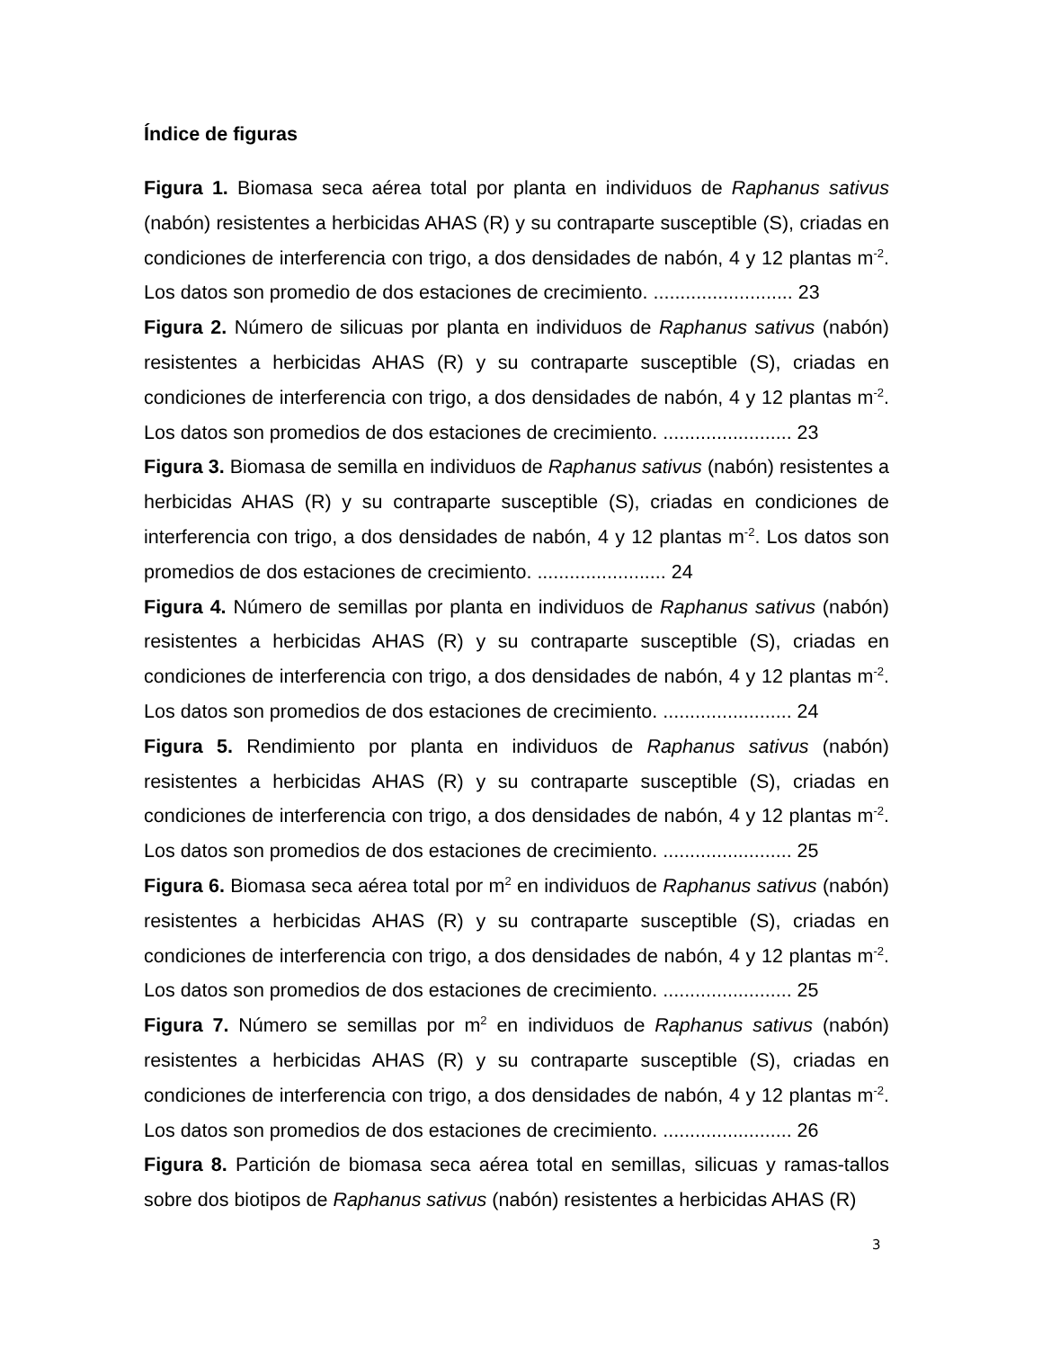Índice de figuras
Figura 1. Biomasa seca aérea total por planta en individuos de Raphanus sativus (nabón) resistentes a herbicidas AHAS (R) y su contraparte susceptible (S), criadas en condiciones de interferencia con trigo, a dos densidades de nabón, 4 y 12 plantas m<sup>-2</sup>. Los datos son promedio de dos estaciones de crecimiento. .......................... 23
Figura 2. Número de silicuas por planta en individuos de Raphanus sativus (nabón) resistentes a herbicidas AHAS (R) y su contraparte susceptible (S), criadas en condiciones de interferencia con trigo, a dos densidades de nabón, 4 y 12 plantas m<sup>-2</sup>. Los datos son promedios de dos estaciones de crecimiento. ........................ 23
Figura 3. Biomasa de semilla en individuos de Raphanus sativus (nabón) resistentes a herbicidas AHAS (R) y su contraparte susceptible (S), criadas en condiciones de interferencia con trigo, a dos densidades de nabón, 4 y 12 plantas m<sup>-2</sup>. Los datos son promedios de dos estaciones de crecimiento. ........................ 24
Figura 4. Número de semillas por planta en individuos de Raphanus sativus (nabón) resistentes a herbicidas AHAS (R) y su contraparte susceptible (S), criadas en condiciones de interferencia con trigo, a dos densidades de nabón, 4 y 12 plantas m<sup>-2</sup>. Los datos son promedios de dos estaciones de crecimiento. ........................ 24
Figura 5. Rendimiento por planta en individuos de Raphanus sativus (nabón) resistentes a herbicidas AHAS (R) y su contraparte susceptible (S), criadas en condiciones de interferencia con trigo, a dos densidades de nabón, 4 y 12 plantas m<sup>-2</sup>. Los datos son promedios de dos estaciones de crecimiento. ........................ 25
Figura 6. Biomasa seca aérea total por m<sup>2</sup> en individuos de Raphanus sativus (nabón) resistentes a herbicidas AHAS (R) y su contraparte susceptible (S), criadas en condiciones de interferencia con trigo, a dos densidades de nabón, 4 y 12 plantas m<sup>-2</sup>. Los datos son promedios de dos estaciones de crecimiento. ........................ 25
Figura 7. Número se semillas por m<sup>2</sup> en individuos de Raphanus sativus (nabón) resistentes a herbicidas AHAS (R) y su contraparte susceptible (S), criadas en condiciones de interferencia con trigo, a dos densidades de nabón, 4 y 12 plantas m<sup>-2</sup>. Los datos son promedios de dos estaciones de crecimiento. ........................ 26
Figura 8. Partición de biomasa seca aérea total en semillas, silicuas y ramas-tallos sobre dos biotipos de Raphanus sativus (nabón) resistentes a herbicidas AHAS (R)
3